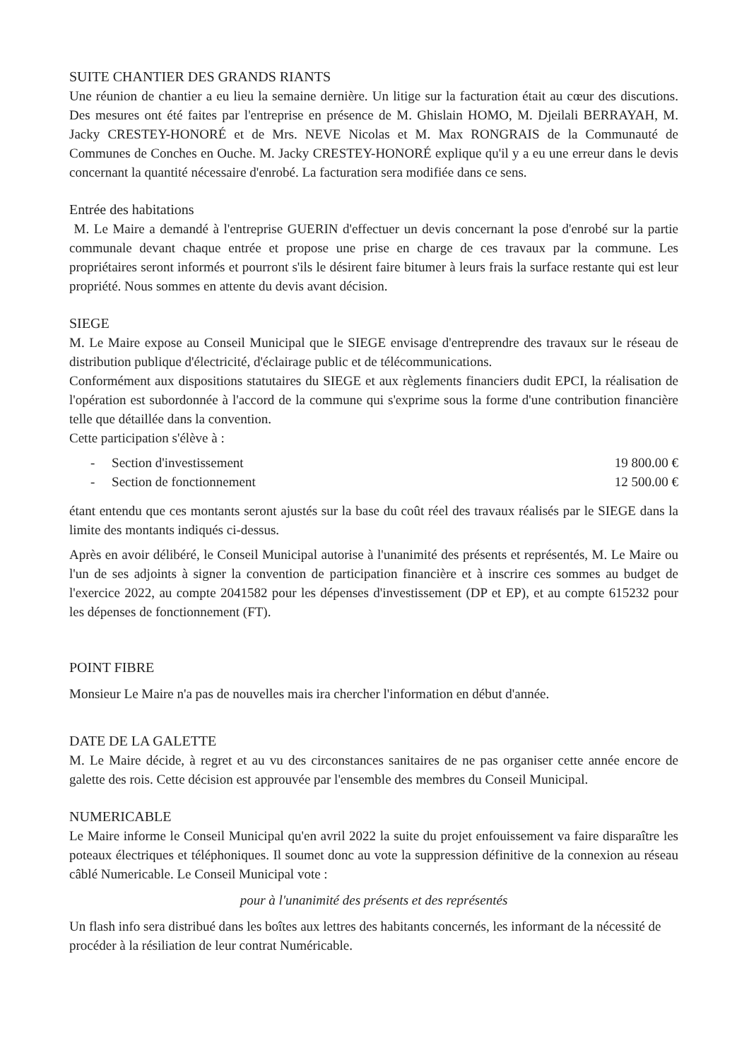SUITE CHANTIER DES GRANDS RIANTS
Une réunion de chantier a eu lieu la semaine dernière. Un litige sur la facturation était au cœur des discutions. Des mesures ont été faites par l'entreprise en présence de M. Ghislain HOMO, M. Djeilali BERRAYAH, M. Jacky CRESTEY-HONORÉ et de Mrs. NEVE Nicolas et M. Max RONGRAIS de la Communauté de Communes de Conches en Ouche. M. Jacky CRESTEY-HONORÉ explique qu'il y a eu une erreur dans le devis concernant la quantité nécessaire d'enrobé. La facturation sera modifiée dans ce sens.
Entrée des habitations
M. Le Maire a demandé à l'entreprise GUERIN d'effectuer un devis concernant la pose d'enrobé sur la partie communale devant chaque entrée et propose une prise en charge de ces travaux par la commune. Les propriétaires seront informés et pourront s'ils le désirent faire bitumer à leurs frais la surface restante qui est leur propriété. Nous sommes en attente du devis avant décision.
SIEGE
M. Le Maire expose au Conseil Municipal que le SIEGE envisage d'entreprendre des travaux sur le réseau de distribution publique d'électricité, d'éclairage public et de télécommunications.
Conformément aux dispositions statutaires du SIEGE et aux règlements financiers dudit EPCI, la réalisation de l'opération est subordonnée à l'accord de la commune qui s'exprime sous la forme d'une contribution financière telle que détaillée dans la convention.
Cette participation s'élève à :
- Section d'investissement 19 800.00 €
- Section de fonctionnement 12 500.00 €
étant entendu que ces montants seront ajustés sur la base du coût réel des travaux réalisés par le SIEGE dans la limite des montants indiqués ci-dessus.
Après en avoir délibéré, le Conseil Municipal autorise à l'unanimité des présents et représentés, M. Le Maire ou l'un de ses adjoints à signer la convention de participation financière et à inscrire ces sommes au budget de l'exercice 2022, au compte 2041582 pour les dépenses d'investissement (DP et EP), et au compte 615232 pour les dépenses de fonctionnement (FT).
POINT FIBRE
Monsieur Le Maire n'a pas de nouvelles mais ira chercher l'information en début d'année.
DATE DE LA GALETTE
M. Le Maire décide, à regret et au vu des circonstances sanitaires de ne pas organiser cette année encore de galette des rois. Cette décision est approuvée par l'ensemble des membres du Conseil Municipal.
NUMERICABLE
Le Maire informe le Conseil Municipal qu'en avril 2022 la suite du projet enfouissement va faire disparaître les poteaux électriques et téléphoniques. Il soumet donc au vote la suppression définitive de la connexion au réseau câblé Numericable. Le Conseil Municipal vote :
pour à l'unanimité des présents et des représentés
Un flash info sera distribué dans les boîtes aux lettres des habitants concernés, les informant de la nécessité de procéder à la résiliation de leur contrat Numéricable.